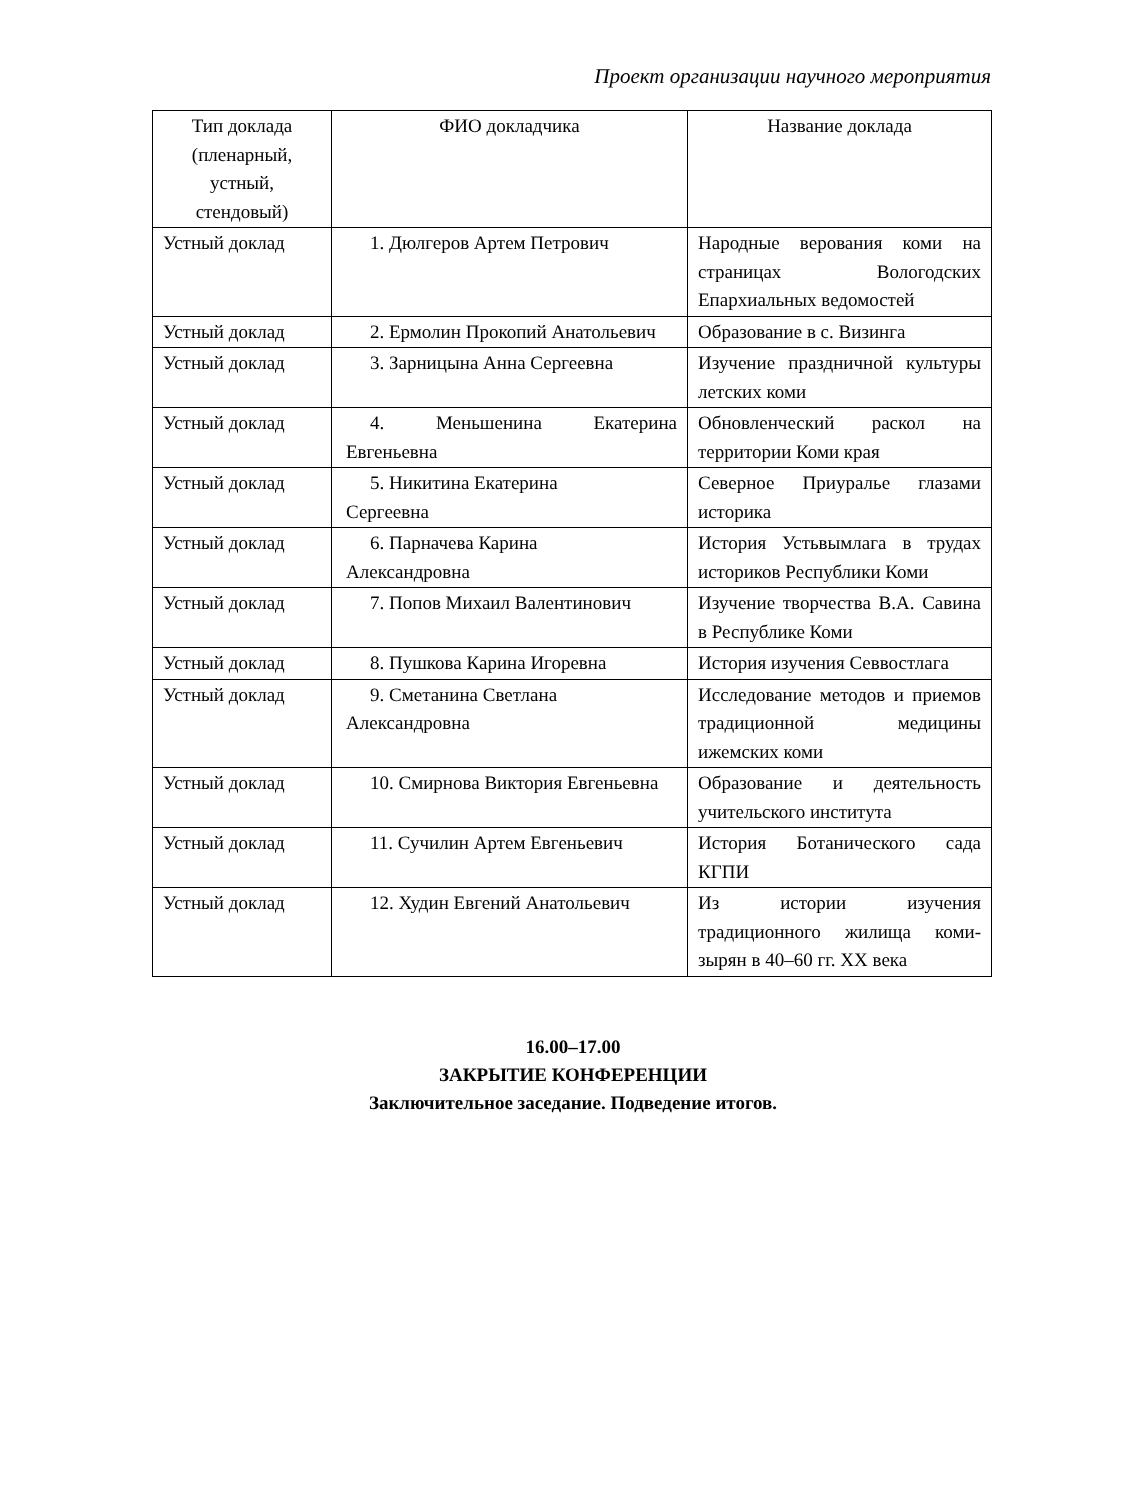Проект организации научного мероприятия
| Тип доклада (пленарный, устный, стендовый) | ФИО докладчика | Название доклада |
| --- | --- | --- |
| Устный доклад | 1. Дюлгеров Артем Петрович | Народные верования коми на страницах Вологодских Епархиальных ведомостей |
| Устный доклад | 2. Ермолин Прокопий Анатольевич | Образование в с. Визинга |
| Устный доклад | 3. Зарницына Анна Сергеевна | Изучение праздничной культуры летских коми |
| Устный доклад | 4. Меньшенина Екатерина Евгеньевна | Обновленческий раскол на территории Коми края |
| Устный доклад | 5. Никитина Екатерина Сергеевна | Северное Приуралье глазами историка |
| Устный доклад | 6. Парначева Карина Александровна | История Устьвымлага в трудах историков Республики Коми |
| Устный доклад | 7. Попов Михаил Валентинович | Изучение творчества В.А. Савина в Республике Коми |
| Устный доклад | 8. Пушкова Карина Игоревна | История изучения Севвостлага |
| Устный доклад | 9. Сметанина Светлана Александровна | Исследование методов и приемов традиционной медицины ижемских коми |
| Устный доклад | 10. Смирнова Виктория Евгеньевна | Образование и деятельность учительского института |
| Устный доклад | 11. Сучилин Артем Евгеньевич | История Ботанического сада КГПИ |
| Устный доклад | 12. Худин Евгений Анатольевич | Из истории изучения традиционного жилища коми-зырян в 40–60 гг. XX века |
16.00–17.00
ЗАКРЫТИЕ КОНФЕРЕНЦИИ
Заключительное заседание. Подведение итогов.